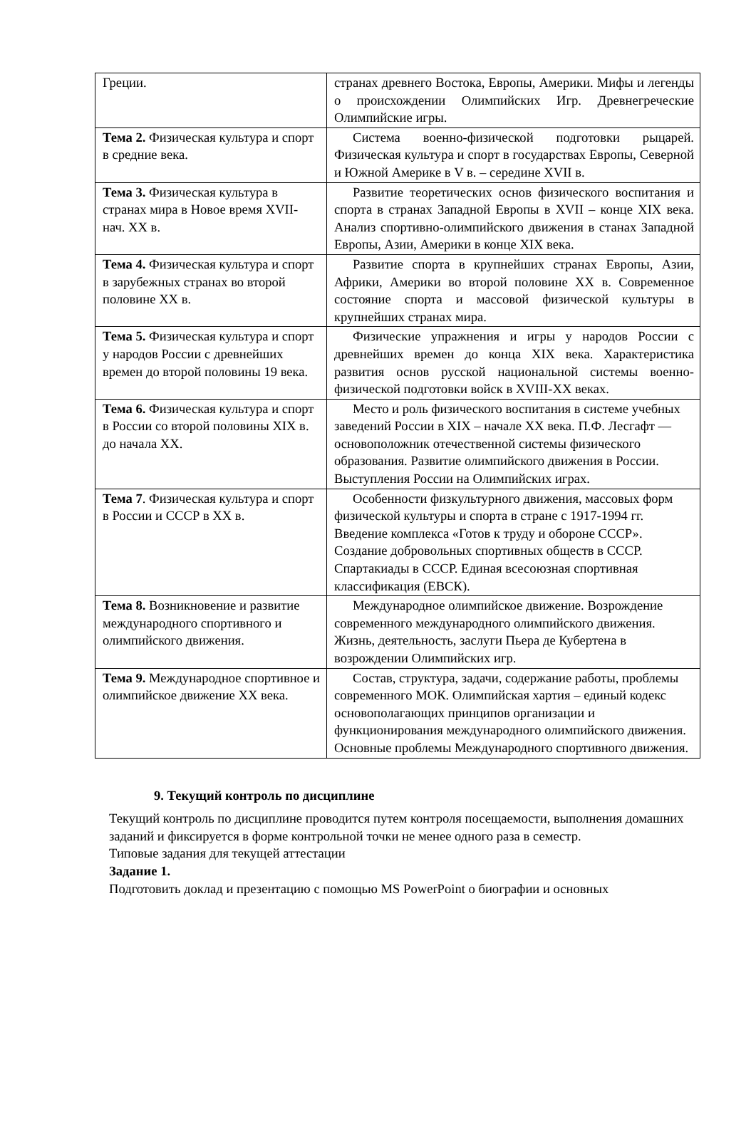| Греции. | странах древнего Востока, Европы, Америки. Мифы и легенды о происхождении Олимпийских Игр. Древнегреческие Олимпийские игры. |
| Тема 2. Физическая культура и спорт в средние века. | Система военно-физической подготовки рыцарей. Физическая культура и спорт в государствах Европы, Северной и Южной Америке в V в. – середине XVII в. |
| Тема 3. Физическая культура в странах мира в Новое время XVII- нач. XX в. | Развитие теоретических основ физического воспитания и спорта в странах Западной Европы в XVII – конце XIX века. Анализ спортивно-олимпийского движения в станах Западной Европы, Азии, Америки в конце XIX века. |
| Тема 4. Физическая культура и спорт в зарубежных странах во второй половине XX в. | Развитие спорта в крупнейших странах Европы, Азии, Африки, Америки во второй половине XX в. Современное состояние спорта и массовой физической культуры в крупнейших странах мира. |
| Тема 5. Физическая культура и спорт у народов России с древнейших времен до второй половины 19 века. | Физические упражнения и игры у народов России с древнейших времен до конца XIX века. Характеристика развития основ русской национальной системы военно-физической подготовки войск в XVIII-XX веках. |
| Тема 6. Физическая культура и спорт в России со второй половины XIX в. до начала XX. | Место и роль физического воспитания в системе учебных заведений России в XIX – начале XX века. П.Ф. Лесгафт — основоположник отечественной системы физического образования. Развитие олимпийского движения в России. Выступления России на Олимпийских играх. |
| Тема 7 . Физическая культура и спорт в России и СССР в XX в. | Особенности физкультурного движения, массовых форм физической культуры и спорта в стране с 1917-1994 гг. Введение комплекса «Готов к труду и обороне СССР». Создание добровольных спортивных обществ в СССР. Спартакиады в СССР. Единая всесоюзная спортивная классификация (ЕВСК). |
| Тема 8. Возникновение и развитие международного спортивного и олимпийского движения. | Международное олимпийское движение. Возрождение современного международного олимпийского движения. Жизнь, деятельность, заслуги Пьера де Кубертена в возрождении Олимпийских игр. |
| Тема 9. Международное спортивное и олимпийское движение XX века. | Состав, структура, задачи, содержание работы, проблемы современного МОК. Олимпийская хартия – единый кодекс основополагающих принципов организации и функционирования международного олимпийского движения. Основные проблемы Международного спортивного движения. |
9. Текущий контроль по дисциплине
Текущий контроль по дисциплине проводится путем контроля посещаемости, выполнения домашних заданий и фиксируется в форме контрольной точки не менее одного раза в семестр.
Типовые задания для текущей аттестации
Задание 1.
Подготовить доклад и презентацию с помощью MS PowerPoint о биографии и основных